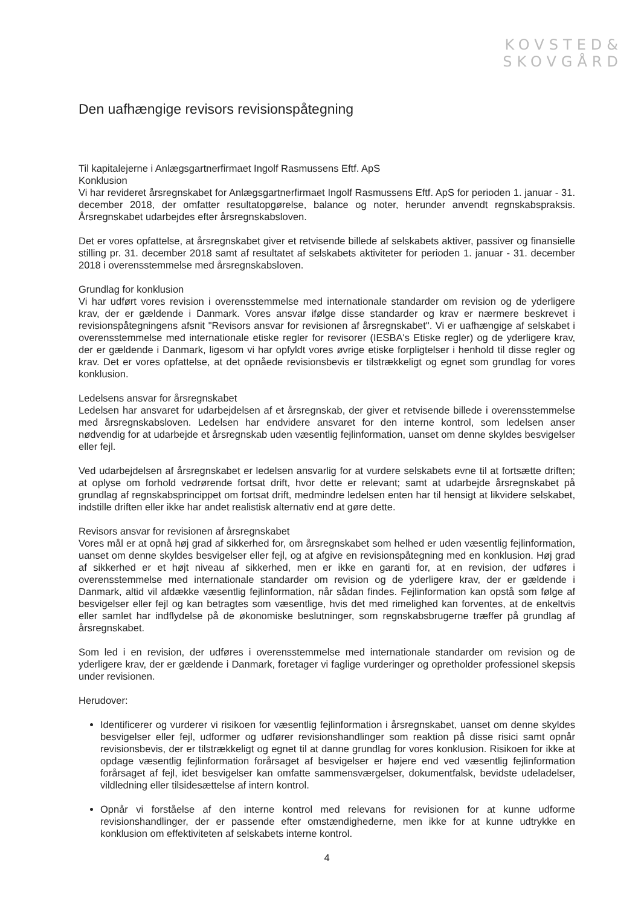KOVSTED&
SKOVGÅRD
Den uafhængige revisors revisionspåtegning
Til kapitalejerne i Anlægsgartnerfirmaet Ingolf Rasmussens Eftf. ApS
Konklusion
Vi har revideret årsregnskabet for Anlægsgartnerfirmaet Ingolf Rasmussens Eftf. ApS for perioden 1. januar - 31. december 2018, der omfatter resultatopgørelse, balance og noter, herunder anvendt regnskabspraksis. Årsregnskabet udarbejdes efter årsregnskabsloven.
Det er vores opfattelse, at årsregnskabet giver et retvisende billede af selskabets aktiver, passiver og finansielle stilling pr. 31. december 2018 samt af resultatet af selskabets aktiviteter for perioden 1. januar - 31. december 2018 i overensstemmelse med årsregnskabsloven.
Grundlag for konklusion
Vi har udført vores revision i overensstemmelse med internationale standarder om revision og de yderligere krav, der er gældende i Danmark. Vores ansvar ifølge disse standarder og krav er nærmere beskrevet i revisionspåtegningens afsnit "Revisors ansvar for revisionen af årsregnskabet". Vi er uafhængige af selskabet i overensstemmelse med internationale etiske regler for revisorer (IESBA's Etiske regler) og de yderligere krav, der er gældende i Danmark, ligesom vi har opfyldt vores øvrige etiske forpligtelser i henhold til disse regler og krav. Det er vores opfattelse, at det opnåede revisionsbevis er tilstrækkeligt og egnet som grundlag for vores konklusion.
Ledelsens ansvar for årsregnskabet
Ledelsen har ansvaret for udarbejdelsen af et årsregnskab, der giver et retvisende billede i overensstemmelse med årsregnskabsloven. Ledelsen har endvidere ansvaret for den interne kontrol, som ledelsen anser nødvendig for at udarbejde et årsregnskab uden væsentlig fejlinformation, uanset om denne skyldes besvigelser eller fejl.
Ved udarbejdelsen af årsregnskabet er ledelsen ansvarlig for at vurdere selskabets evne til at fortsætte driften; at oplyse om forhold vedrørende fortsat drift, hvor dette er relevant; samt at udarbejde årsregnskabet på grundlag af regnskabsprincippet om fortsat drift, medmindre ledelsen enten har til hensigt at likvidere selskabet, indstille driften eller ikke har andet realistisk alternativ end at gøre dette.
Revisors ansvar for revisionen af årsregnskabet
Vores mål er at opnå høj grad af sikkerhed for, om årsregnskabet som helhed er uden væsentlig fejlinformation, uanset om denne skyldes besvigelser eller fejl, og at afgive en revisionspåtegning med en konklusion. Høj grad af sikkerhed er et højt niveau af sikkerhed, men er ikke en garanti for, at en revision, der udføres i overensstemmelse med internationale standarder om revision og de yderligere krav, der er gældende i Danmark, altid vil afdække væsentlig fejlinformation, når sådan findes. Fejlinformation kan opstå som følge af besvigelser eller fejl og kan betragtes som væsentlige, hvis det med rimelighed kan forventes, at de enkeltvis eller samlet har indflydelse på de økonomiske beslutninger, som regnskabsbrugerne træffer på grundlag af årsregnskabet.
Som led i en revision, der udføres i overensstemmelse med internationale standarder om revision og de yderligere krav, der er gældende i Danmark, foretager vi faglige vurderinger og opretholder professionel skepsis under revisionen.
Herudover:
Identificerer og vurderer vi risikoen for væsentlig fejlinformation i årsregnskabet, uanset om denne skyldes besvigelser eller fejl, udformer og udfører revisionshandlinger som reaktion på disse risici samt opnår revisionsbevis, der er tilstrækkeligt og egnet til at danne grundlag for vores konklusion. Risikoen for ikke at opdage væsentlig fejlinformation forårsaget af besvigelser er højere end ved væsentlig fejlinformation forårsaget af fejl, idet besvigelser kan omfatte sammensværgelser, dokumentfalsk, bevidste udeladelser, vildledning eller tilsidesættelse af intern kontrol.
Opnår vi forståelse af den interne kontrol med relevans for revisionen for at kunne udforme revisionshandlinger, der er passende efter omstændighederne, men ikke for at kunne udtrykke en konklusion om effektiviteten af selskabets interne kontrol.
4